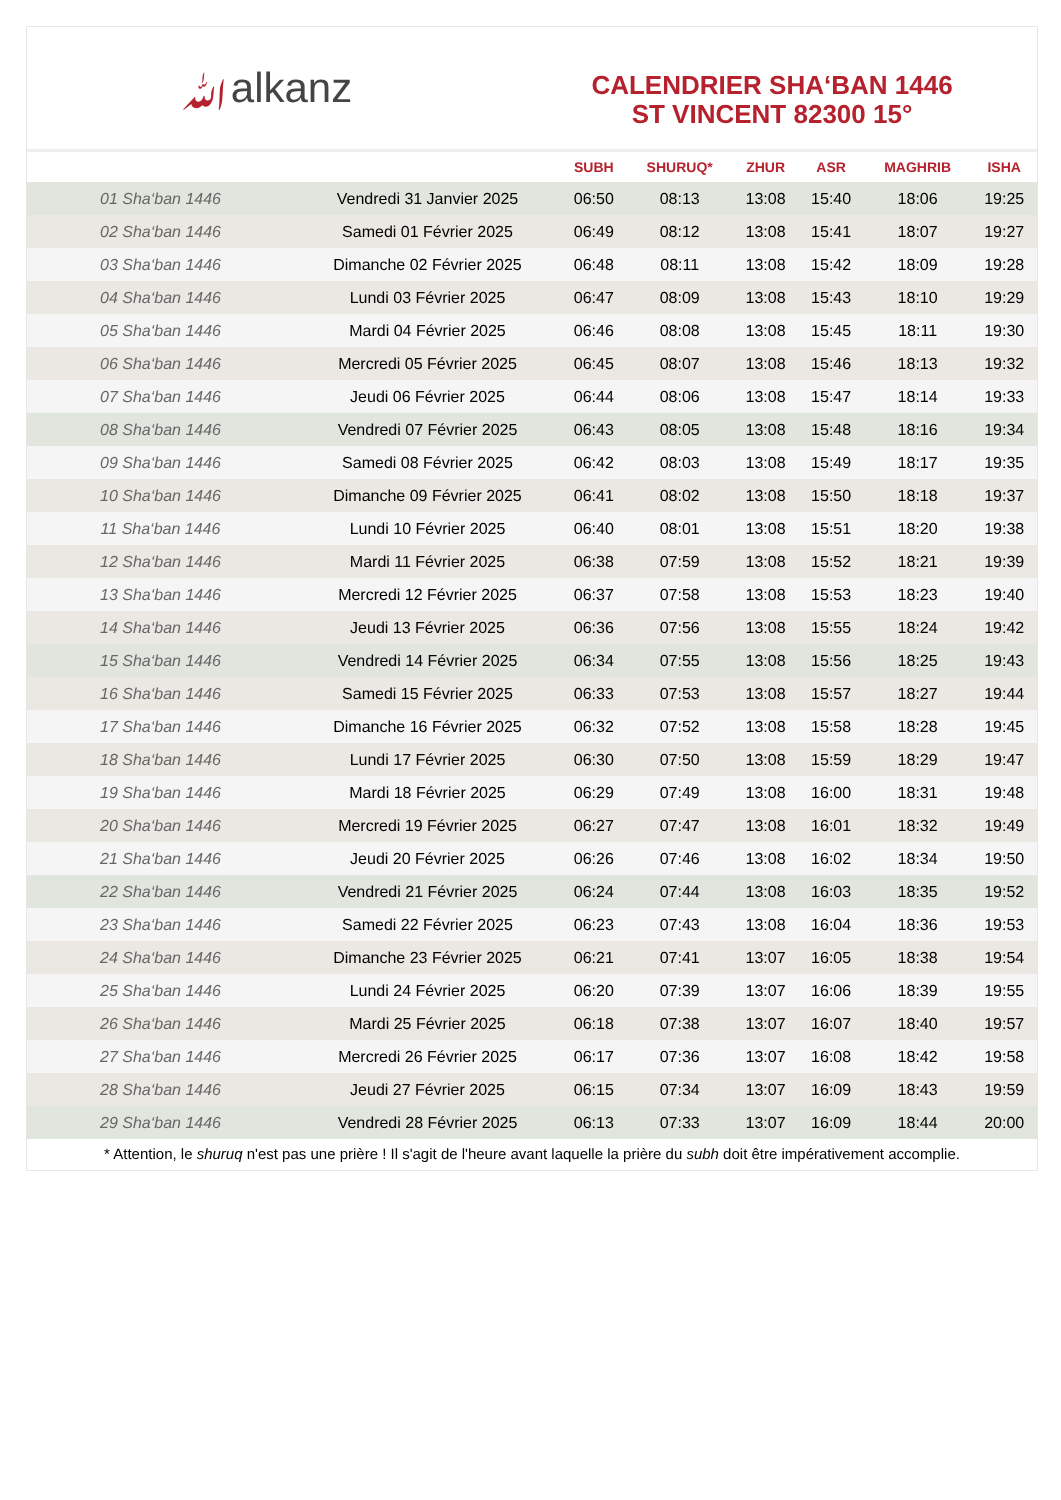ﷲalkanz
CALENDRIER SHA‘BAN 1446
ST VINCENT 82300 15°
| | | SUBH | SHURUQ* | ZHUR | ASR | MAGHRIB | ISHA |
| --- | --- | --- | --- | --- | --- | --- | --- |
| 01 Sha‘ban 1446 | Vendredi 31 Janvier 2025 | 06:50 | 08:13 | 13:08 | 15:40 | 18:06 | 19:25 |
| 02 Sha‘ban 1446 | Samedi 01 Février 2025 | 06:49 | 08:12 | 13:08 | 15:41 | 18:07 | 19:27 |
| 03 Sha‘ban 1446 | Dimanche 02 Février 2025 | 06:48 | 08:11 | 13:08 | 15:42 | 18:09 | 19:28 |
| 04 Sha‘ban 1446 | Lundi 03 Février 2025 | 06:47 | 08:09 | 13:08 | 15:43 | 18:10 | 19:29 |
| 05 Sha‘ban 1446 | Mardi 04 Février 2025 | 06:46 | 08:08 | 13:08 | 15:45 | 18:11 | 19:30 |
| 06 Sha‘ban 1446 | Mercredi 05 Février 2025 | 06:45 | 08:07 | 13:08 | 15:46 | 18:13 | 19:32 |
| 07 Sha‘ban 1446 | Jeudi 06 Février 2025 | 06:44 | 08:06 | 13:08 | 15:47 | 18:14 | 19:33 |
| 08 Sha‘ban 1446 | Vendredi 07 Février 2025 | 06:43 | 08:05 | 13:08 | 15:48 | 18:16 | 19:34 |
| 09 Sha‘ban 1446 | Samedi 08 Février 2025 | 06:42 | 08:03 | 13:08 | 15:49 | 18:17 | 19:35 |
| 10 Sha‘ban 1446 | Dimanche 09 Février 2025 | 06:41 | 08:02 | 13:08 | 15:50 | 18:18 | 19:37 |
| 11 Sha‘ban 1446 | Lundi 10 Février 2025 | 06:40 | 08:01 | 13:08 | 15:51 | 18:20 | 19:38 |
| 12 Sha‘ban 1446 | Mardi 11 Février 2025 | 06:38 | 07:59 | 13:08 | 15:52 | 18:21 | 19:39 |
| 13 Sha‘ban 1446 | Mercredi 12 Février 2025 | 06:37 | 07:58 | 13:08 | 15:53 | 18:23 | 19:40 |
| 14 Sha‘ban 1446 | Jeudi 13 Février 2025 | 06:36 | 07:56 | 13:08 | 15:55 | 18:24 | 19:42 |
| 15 Sha‘ban 1446 | Vendredi 14 Février 2025 | 06:34 | 07:55 | 13:08 | 15:56 | 18:25 | 19:43 |
| 16 Sha‘ban 1446 | Samedi 15 Février 2025 | 06:33 | 07:53 | 13:08 | 15:57 | 18:27 | 19:44 |
| 17 Sha‘ban 1446 | Dimanche 16 Février 2025 | 06:32 | 07:52 | 13:08 | 15:58 | 18:28 | 19:45 |
| 18 Sha‘ban 1446 | Lundi 17 Février 2025 | 06:30 | 07:50 | 13:08 | 15:59 | 18:29 | 19:47 |
| 19 Sha‘ban 1446 | Mardi 18 Février 2025 | 06:29 | 07:49 | 13:08 | 16:00 | 18:31 | 19:48 |
| 20 Sha‘ban 1446 | Mercredi 19 Février 2025 | 06:27 | 07:47 | 13:08 | 16:01 | 18:32 | 19:49 |
| 21 Sha‘ban 1446 | Jeudi 20 Février 2025 | 06:26 | 07:46 | 13:08 | 16:02 | 18:34 | 19:50 |
| 22 Sha‘ban 1446 | Vendredi 21 Février 2025 | 06:24 | 07:44 | 13:08 | 16:03 | 18:35 | 19:52 |
| 23 Sha‘ban 1446 | Samedi 22 Février 2025 | 06:23 | 07:43 | 13:08 | 16:04 | 18:36 | 19:53 |
| 24 Sha‘ban 1446 | Dimanche 23 Février 2025 | 06:21 | 07:41 | 13:07 | 16:05 | 18:38 | 19:54 |
| 25 Sha‘ban 1446 | Lundi 24 Février 2025 | 06:20 | 07:39 | 13:07 | 16:06 | 18:39 | 19:55 |
| 26 Sha‘ban 1446 | Mardi 25 Février 2025 | 06:18 | 07:38 | 13:07 | 16:07 | 18:40 | 19:57 |
| 27 Sha‘ban 1446 | Mercredi 26 Février 2025 | 06:17 | 07:36 | 13:07 | 16:08 | 18:42 | 19:58 |
| 28 Sha‘ban 1446 | Jeudi 27 Février 2025 | 06:15 | 07:34 | 13:07 | 16:09 | 18:43 | 19:59 |
| 29 Sha‘ban 1446 | Vendredi 28 Février 2025 | 06:13 | 07:33 | 13:07 | 16:09 | 18:44 | 20:00 |
* Attention, le shuruq n'est pas une prière ! Il s'agit de l'heure avant laquelle la prière du subh doit être impérativement accomplie.